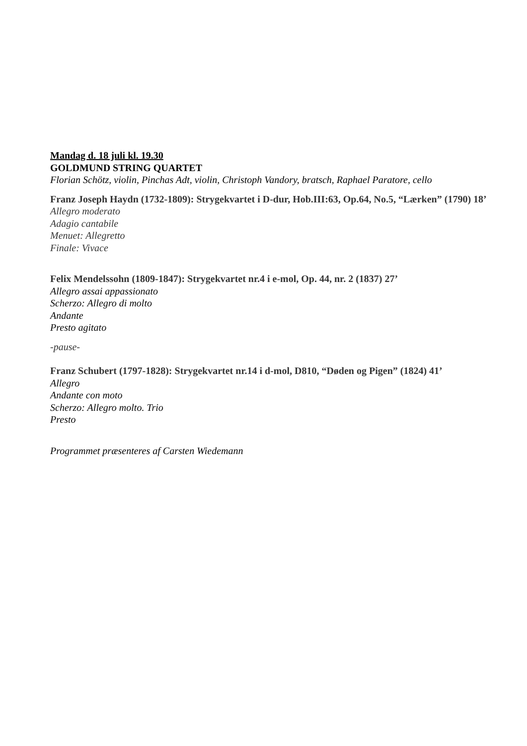Mandag d. 18 juli kl. 19.30
GOLDMUND STRING QUARTET
Florian Schötz, violin, Pinchas Adt, violin, Christoph Vandory, bratsch, Raphael Paratore, cello
Franz Joseph Haydn (1732-1809): Strygekvartet i D-dur, Hob.III:63, Op.64, No.5, “Lærken” (1790) 18’
Allegro moderato
Adagio cantabile
Menuet: Allegretto
Finale: Vivace
Felix Mendelssohn (1809-1847): Strygekvartet nr.4 i e-mol, Op. 44, nr. 2 (1837) 27’
Allegro assai appassionato
Scherzo: Allegro di molto
Andante
Presto agitato
-pause-
Franz Schubert (1797-1828): Strygekvartet nr.14 i d-mol, D810, “Døden og Pigen” (1824) 41’
Allegro
Andante con moto
Scherzo: Allegro molto. Trio
Presto
Programmet præsenteres af Carsten Wiedemann